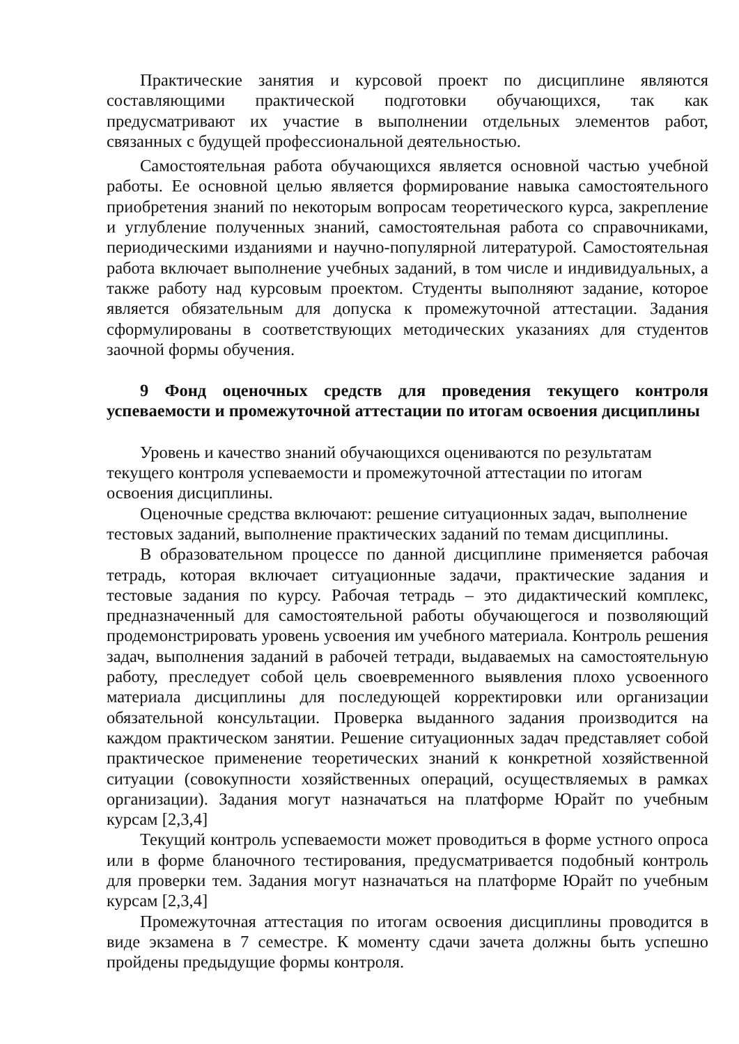Практические занятия и курсовой проект по дисциплине являются составляющими практической подготовки обучающихся, так как предусматривают их участие в выполнении отдельных элементов работ, связанных с будущей профессиональной деятельностью.
Самостоятельная работа обучающихся является основной частью учебной работы. Ее основной целью является формирование навыка самостоятельного приобретения знаний по некоторым вопросам теоретического курса, закрепление и углубление полученных знаний, самостоятельная работа со справочниками, периодическими изданиями и научно-популярной литературой. Самостоятельная работа включает выполнение учебных заданий, в том числе и индивидуальных, а также работу над курсовым проектом. Студенты выполняют задание, которое является обязательным для допуска к промежуточной аттестации. Задания сформулированы в соответствующих методических указаниях для студентов заочной формы обучения.
9 Фонд оценочных средств для проведения текущего контроля успеваемости и промежуточной аттестации по итогам освоения дисциплины
Уровень и качество знаний обучающихся оцениваются по результатам текущего контроля успеваемости и промежуточной аттестации по итогам освоения дисциплины.
Оценочные средства включают: решение ситуационных задач, выполнение тестовых заданий, выполнение практических заданий по темам дисциплины.
В образовательном процессе по данной дисциплине применяется рабочая тетрадь, которая включает ситуационные задачи, практические задания и тестовые задания по курсу. Рабочая тетрадь – это дидактический комплекс, предназначенный для самостоятельной работы обучающегося и позволяющий продемонстрировать уровень усвоения им учебного материала. Контроль решения задач, выполнения заданий в рабочей тетради, выдаваемых на самостоятельную работу, преследует собой цель своевременного выявления плохо усвоенного материала дисциплины для последующей корректировки или организации обязательной консультации. Проверка выданного задания производится на каждом практическом занятии. Решение ситуационных задач представляет собой практическое применение теоретических знаний к конкретной хозяйственной ситуации (совокупности хозяйственных операций, осуществляемых в рамках организации). Задания могут назначаться на платформе Юрайт по учебным курсам [2,3,4]
Текущий контроль успеваемости может проводиться в форме устного опроса или в форме бланочного тестирования, предусматривается подобный контроль для проверки тем. Задания могут назначаться на платформе Юрайт по учебным курсам [2,3,4]
Промежуточная аттестация по итогам освоения дисциплины проводится в виде экзамена в 7 семестре. К моменту сдачи зачета должны быть успешно пройдены предыдущие формы контроля.